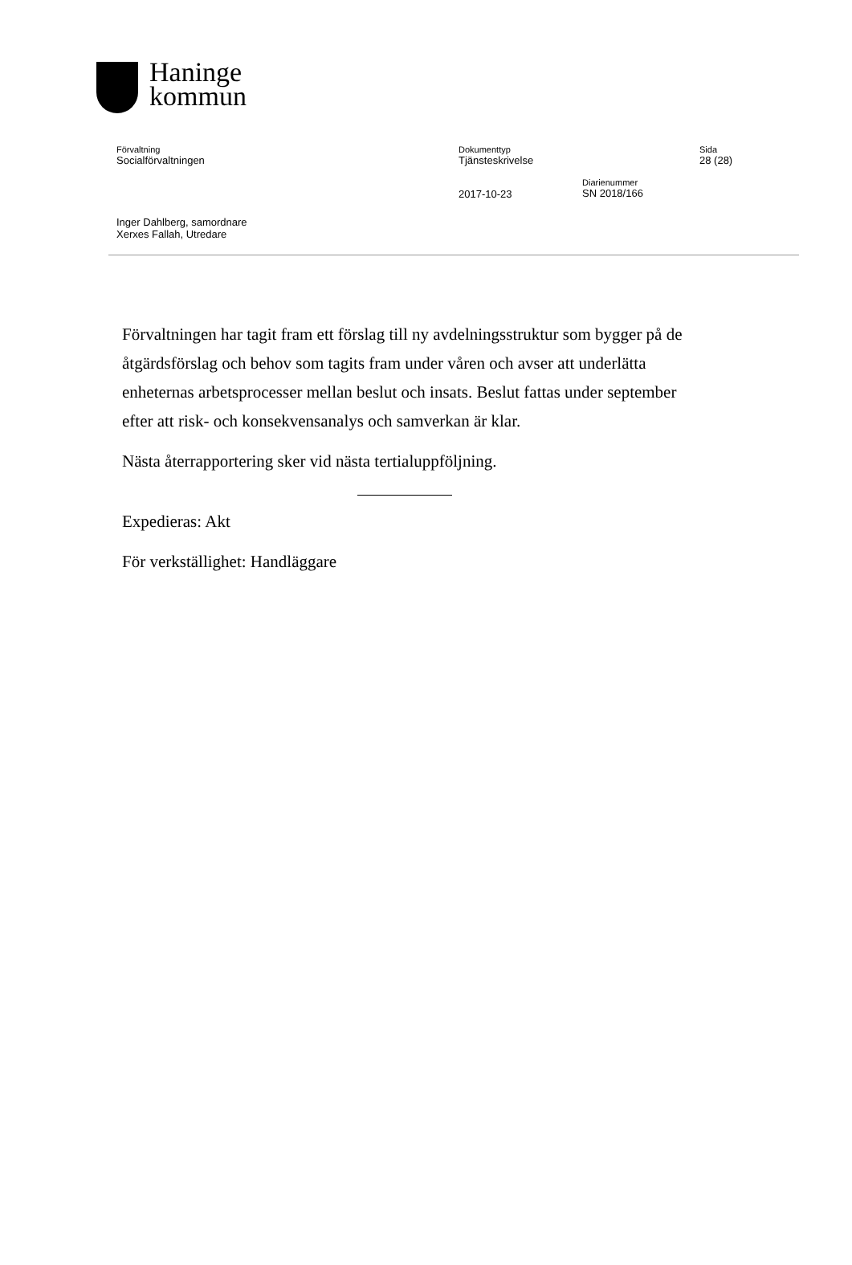Haninge
kommun
Förvaltning
Socialförvaltningen
Dokumenttyp
Tjänsteskrivelse
Sida
28 (28)
2017-10-23
Diarienummer
SN 2018/166
Inger Dahlberg, samordnare
Xerxes Fallah, Utredare
Förvaltningen har tagit fram ett förslag till ny avdelningsstruktur som bygger på de åtgärdsförslag och behov som tagits fram under våren och avser att underlätta enheternas arbetsprocesser mellan beslut och insats. Beslut fattas under september efter att risk- och konsekvensanalys och samverkan är klar.
Nästa återrapportering sker vid nästa tertialuppföljning.
Expedieras: Akt
För verkställighet: Handläggare